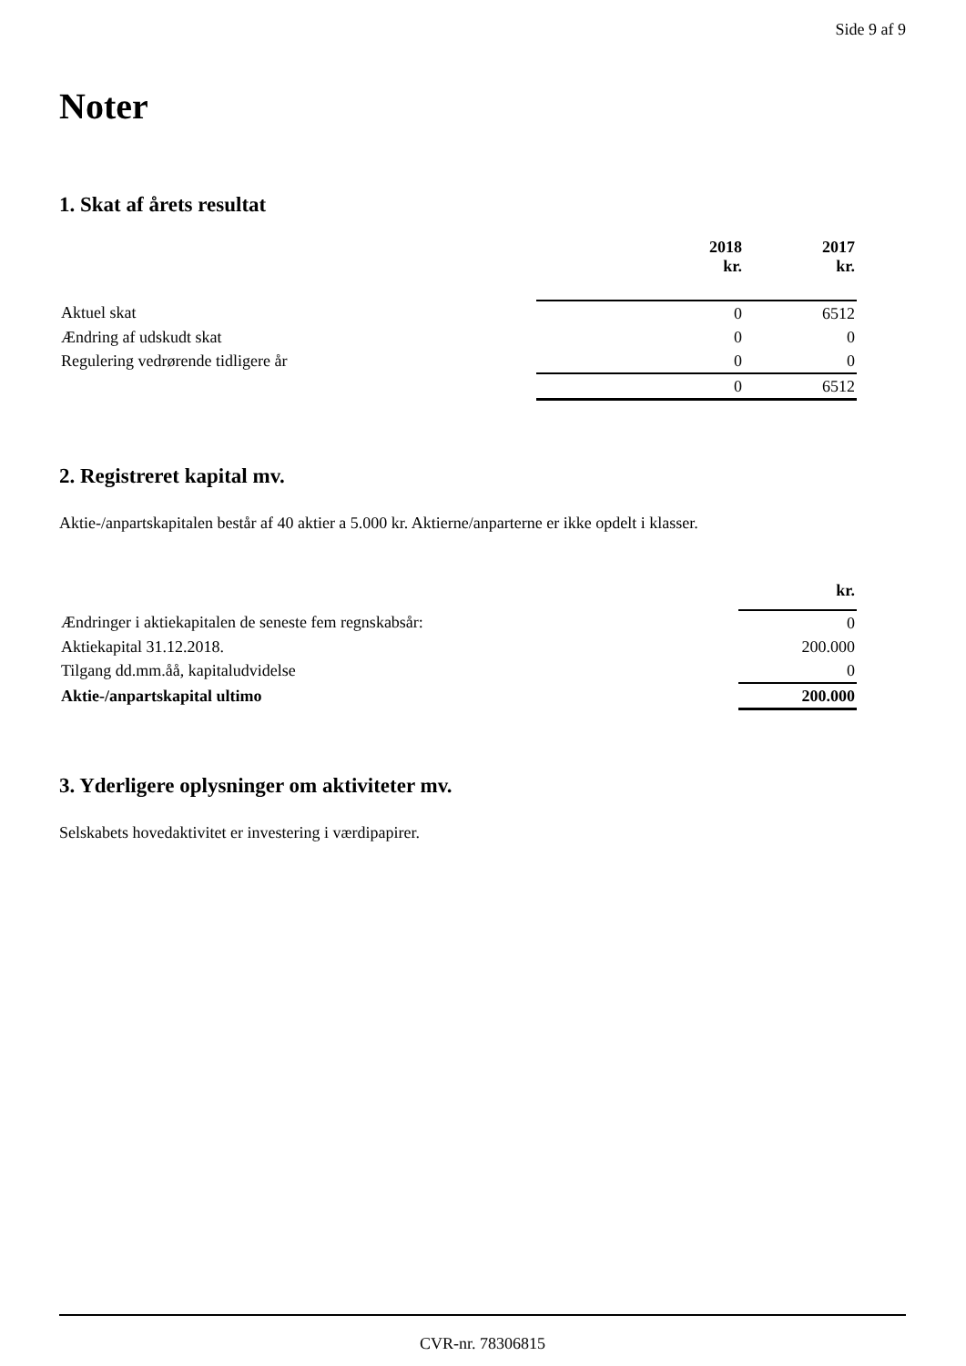Side 9 af 9
Noter
1. Skat af årets resultat
| | 2018 kr. | 2017 kr. |
| Aktuel skat | 0 | 6512 |
| Ændring af udskudt skat | 0 | 0 |
| Regulering vedrørende tidligere år | 0 | 0 |
| | 0 | 6512 |
2. Registreret kapital mv.
Aktie-/anpartskapitalen består af 40 aktier a 5.000 kr. Aktierne/anparterne er ikke opdelt i klasser.
| | kr. |
| Ændringer i aktiekapitalen de seneste fem regnskabsår: | 0 |
| Aktiekapital 31.12.2018. | 200.000 |
| Tilgang dd.mm.åå, kapitaludvidelse | 0 |
| Aktie-/anpartskapital ultimo | 200.000 |
3. Yderligere oplysninger om aktiviteter mv.
Selskabets hovedaktivitet er investering i værdipapirer.
CVR-nr. 78306815